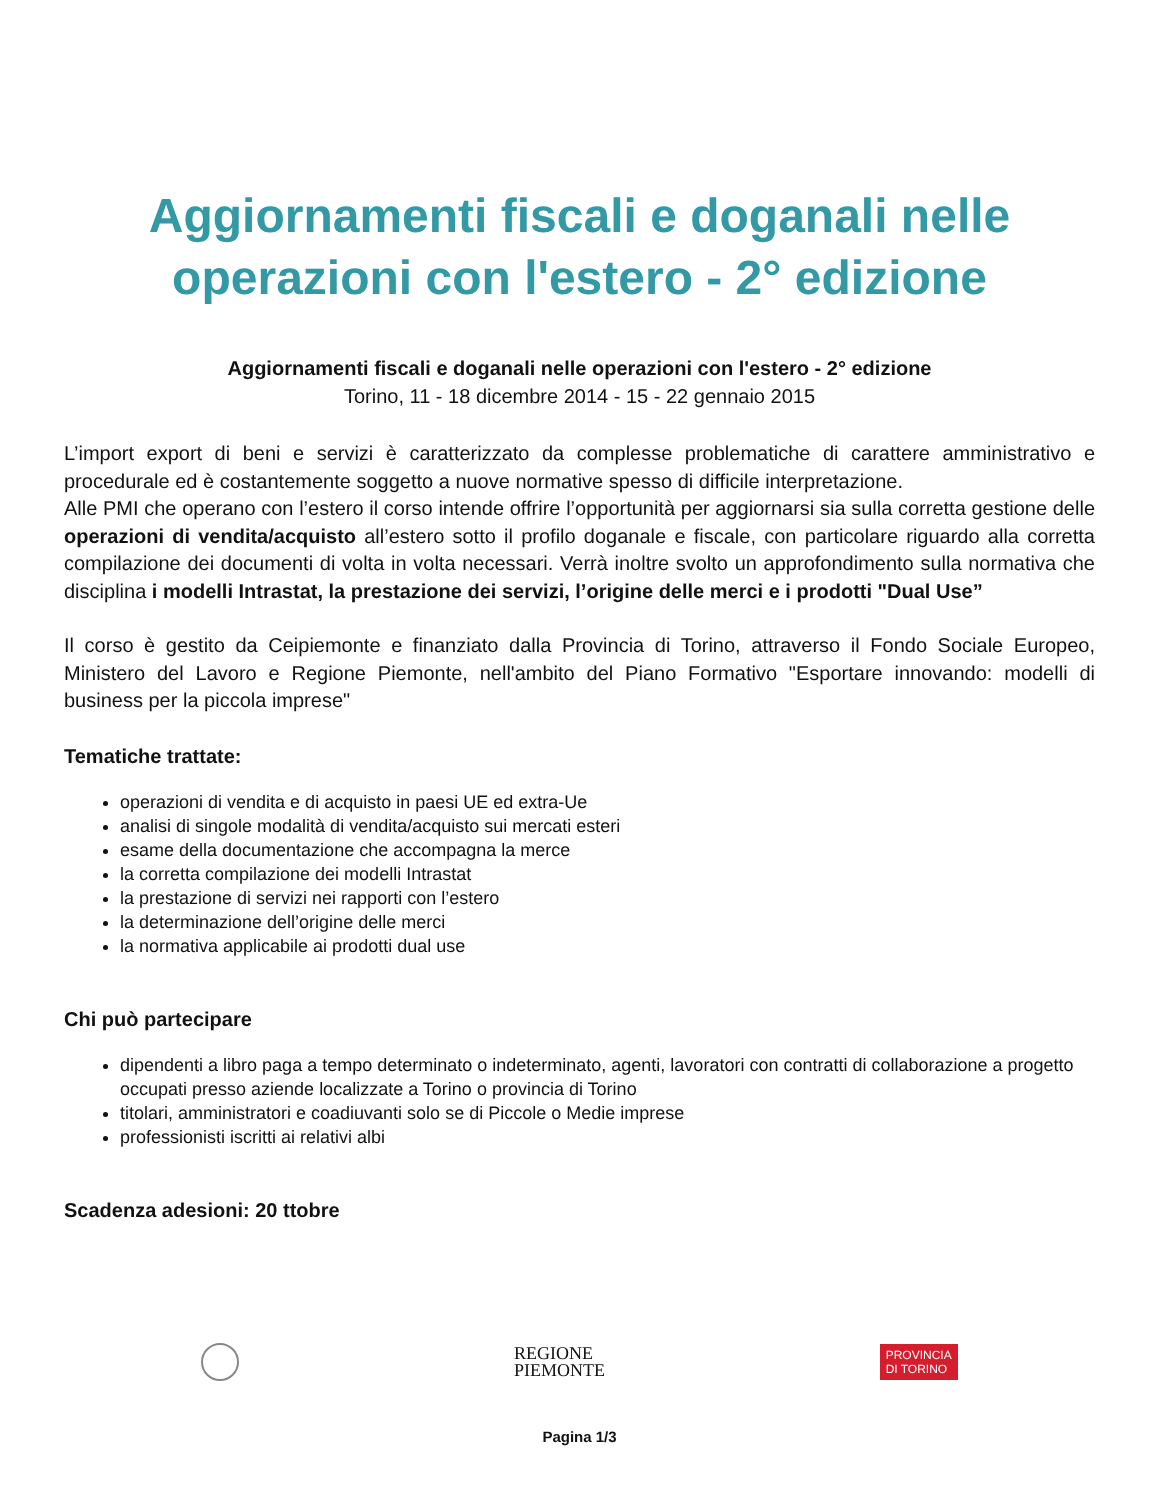Aggiornamenti fiscali e doganali nelle operazioni con l'estero - 2° edizione
Aggiornamenti fiscali e doganali nelle operazioni con l'estero - 2° edizione
Torino, 11 - 18 dicembre 2014 - 15 - 22 gennaio 2015
L’import export di beni e servizi è caratterizzato da complesse problematiche di carattere amministrativo e procedurale ed è costantemente soggetto a nuove normative spesso di difficile interpretazione.
Alle PMI che operano con l’estero il corso intende offrire l’opportunità per aggiornarsi sia sulla corretta gestione delle operazioni di vendita/acquisto all’estero sotto il profilo doganale e fiscale, con particolare riguardo alla corretta compilazione dei documenti di volta in volta necessari. Verrà inoltre svolto un approfondimento sulla normativa che disciplina i modelli Intrastat, la prestazione dei servizi, l’origine delle merci e i prodotti "Dual Use”
Il corso è gestito da Ceipiemonte e finanziato dalla Provincia di Torino, attraverso il Fondo Sociale Europeo, Ministero del Lavoro e Regione Piemonte, nell'ambito del Piano Formativo "Esportare innovando: modelli di business per la piccola imprese"
Tematiche trattate:
operazioni di vendita e di acquisto in paesi UE ed extra-Ue
analisi di singole modalità di vendita/acquisto sui mercati esteri
esame della documentazione che accompagna la merce
la corretta compilazione dei modelli Intrastat
la prestazione di servizi nei rapporti con l’estero
la determinazione dell’origine delle merci
la normativa applicabile ai prodotti dual use
Chi può partecipare
dipendenti a libro paga a tempo determinato o indeterminato, agenti, lavoratori con contratti di collaborazione a progetto occupati presso aziende localizzate a Torino o provincia di Torino
titolari, amministratori e coadiuvanti solo se di Piccole o Medie imprese
professionisti iscritti ai relativi albi
Scadenza adesioni: 20 ttobre
REGIONE
PIEMONTE
PROVINCIA
DI TORINO
Pagina 1/3